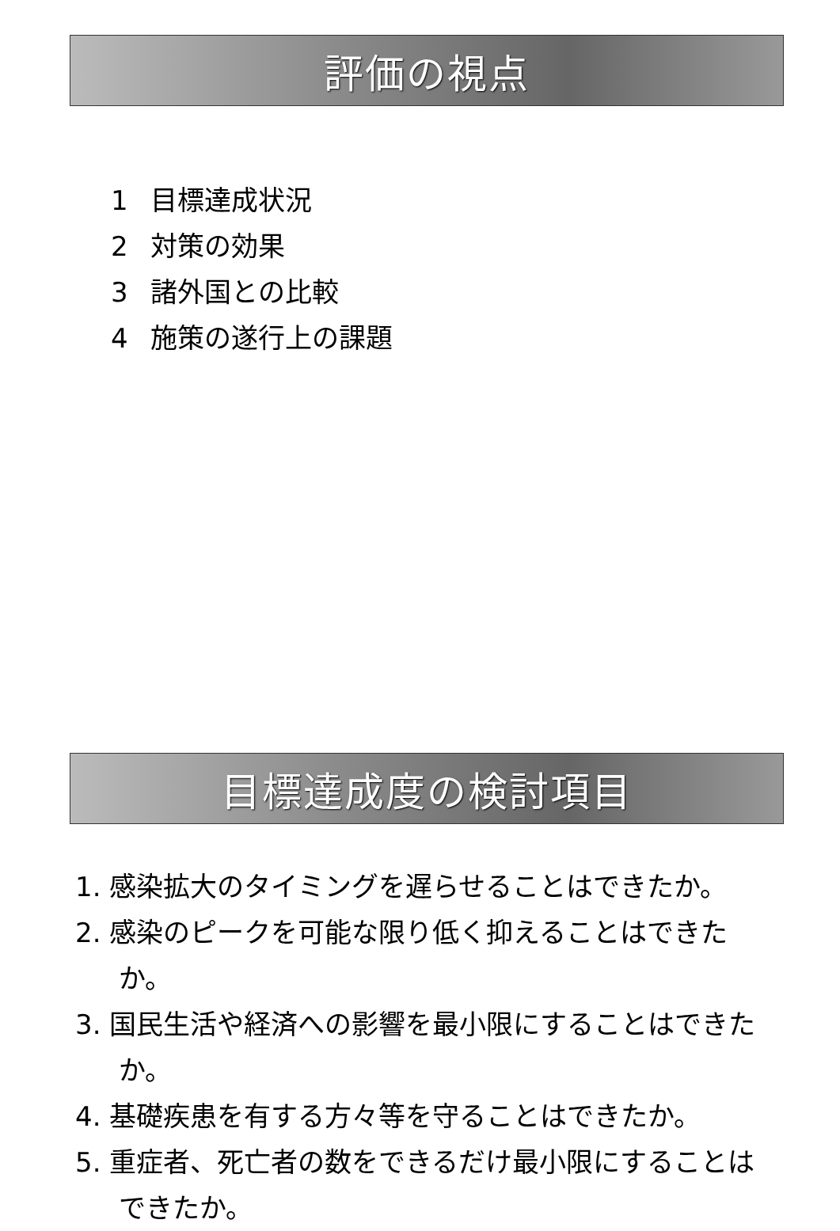評価の視点
1 目標達成状況
2 対策の効果
3 諸外国との比較
4 施策の遂行上の課題
目標達成度の検討項目
1. 感染拡大のタイミングを遅らせることはできたか。
2. 感染のピークを可能な限り低く抑えることはできたか。
3. 国民生活や経済への影響を最小限にすることはできたか。
4. 基礎疾患を有する方々等を守ることはできたか。
5. 重症者、死亡者の数をできるだけ最小限にすることはできたか。